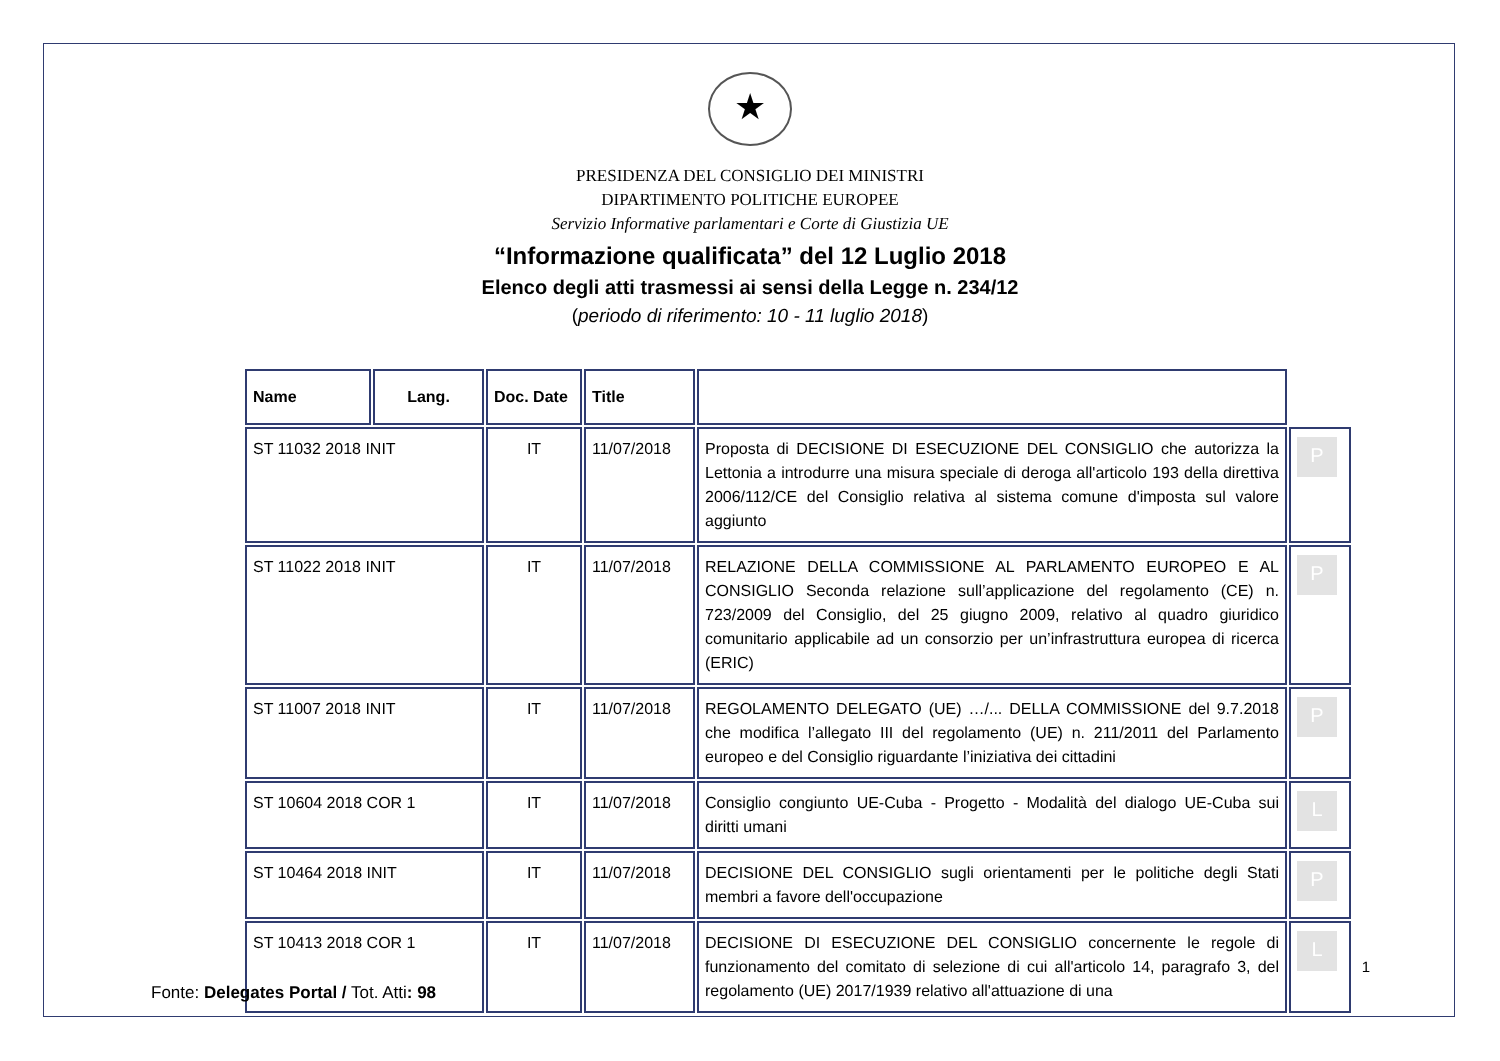★
PRESIDENZA DEL CONSIGLIO DEI MINISTRI
DIPARTIMENTO POLITICHE EUROPEE
Servizio Informative parlamentari e Corte di Giustizia UE
“Informazione qualificata” del 12 Luglio 2018
Elenco degli atti trasmessi ai sensi della Legge n. 234/12
(periodo di riferimento: 10 - 11 luglio 2018)
| Name | Lang. | Doc. Date | Title | | |
| --- | --- | --- | --- | --- | --- |
| ST 11032 2018 INIT | | IT | 11/07/2018 | Proposta di DECISIONE DI ESECUZIONE DEL CONSIGLIO che autorizza la Lettonia a introdurre una misura speciale di deroga all'articolo 193 della direttiva 2006/112/CE del Consiglio relativa al sistema comune d'imposta sul valore aggiunto | P |
| ST 11022 2018 INIT | | IT | 11/07/2018 | RELAZIONE DELLA COMMISSIONE AL PARLAMENTO EUROPEO E AL CONSIGLIO Seconda relazione sull’applicazione del regolamento (CE) n. 723/2009 del Consiglio, del 25 giugno 2009, relativo al quadro giuridico comunitario applicabile ad un consorzio per un’infrastruttura europea di ricerca (ERIC) | P |
| ST 11007 2018 INIT | | IT | 11/07/2018 | REGOLAMENTO DELEGATO (UE) …/... DELLA COMMISSIONE del 9.7.2018 che modifica l’allegato III del regolamento (UE) n. 211/2011 del Parlamento europeo e del Consiglio riguardante l’iniziativa dei cittadini | P |
| ST 10604 2018 COR 1 | | IT | 11/07/2018 | Consiglio congiunto UE-Cuba - Progetto - Modalità del dialogo UE-Cuba sui diritti umani | L |
| ST 10464 2018 INIT | | IT | 11/07/2018 | DECISIONE DEL CONSIGLIO sugli orientamenti per le politiche degli Stati membri a favore dell'occupazione | P |
| ST 10413 2018 COR 1 | | IT | 11/07/2018 | DECISIONE DI ESECUZIONE DEL CONSIGLIO concernente le regole di funzionamento del comitato di selezione di cui all'articolo 14, paragrafo 3, del regolamento (UE) 2017/1939 relativo all'attuazione di una | L |
1
Fonte: Delegates Portal / Tot. Atti: 98